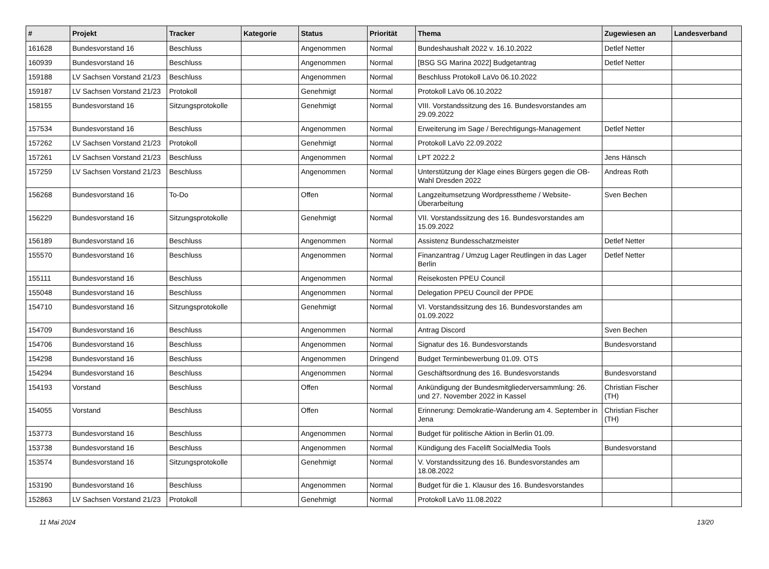| # | Projekt | Tracker | Kategorie | Status | Priorität | Thema | Zugewiesen an | Landesverband |
| --- | --- | --- | --- | --- | --- | --- | --- | --- |
| 161628 | Bundesvorstand 16 | Beschluss | | Angenommen | Normal | Bundeshaushalt 2022 v. 16.10.2022 | Detlef Netter | |
| 160939 | Bundesvorstand 16 | Beschluss | | Angenommen | Normal | [BSG SG Marina 2022] Budgetantrag | Detlef Netter | |
| 159188 | LV Sachsen Vorstand 21/23 | Beschluss | | Angenommen | Normal | Beschluss Protokoll LaVo 06.10.2022 | | |
| 159187 | LV Sachsen Vorstand 21/23 | Protokoll | | Genehmigt | Normal | Protokoll LaVo 06.10.2022 | | |
| 158155 | Bundesvorstand 16 | Sitzungsprotokolle | | Genehmigt | Normal | VIII. Vorstandssitzung des 16. Bundesvorstandes am 29.09.2022 | | |
| 157534 | Bundesvorstand 16 | Beschluss | | Angenommen | Normal | Erweiterung im Sage / Berechtigungs-Management | Detlef Netter | |
| 157262 | LV Sachsen Vorstand 21/23 | Protokoll | | Genehmigt | Normal | Protokoll LaVo 22.09.2022 | | |
| 157261 | LV Sachsen Vorstand 21/23 | Beschluss | | Angenommen | Normal | LPT 2022.2 | Jens Hänsch | |
| 157259 | LV Sachsen Vorstand 21/23 | Beschluss | | Angenommen | Normal | Unterstützung der Klage eines Bürgers gegen die OB-Wahl Dresden 2022 | Andreas Roth | |
| 156268 | Bundesvorstand 16 | To-Do | | Offen | Normal | Langzeitumsetzung Wordpresstheme / Website-Überarbeitung | Sven Bechen | |
| 156229 | Bundesvorstand 16 | Sitzungsprotokolle | | Genehmigt | Normal | VII. Vorstandssitzung des 16. Bundesvorstandes am 15.09.2022 | | |
| 156189 | Bundesvorstand 16 | Beschluss | | Angenommen | Normal | Assistenz Bundesschatzmeister | Detlef Netter | |
| 155570 | Bundesvorstand 16 | Beschluss | | Angenommen | Normal | Finanzantrag / Umzug Lager Reutlingen in das Lager Berlin | Detlef Netter | |
| 155111 | Bundesvorstand 16 | Beschluss | | Angenommen | Normal | Reisekosten PPEU Council | | |
| 155048 | Bundesvorstand 16 | Beschluss | | Angenommen | Normal | Delegation PPEU Council der PPDE | | |
| 154710 | Bundesvorstand 16 | Sitzungsprotokolle | | Genehmigt | Normal | VI. Vorstandssitzung des 16. Bundesvorstandes am 01.09.2022 | | |
| 154709 | Bundesvorstand 16 | Beschluss | | Angenommen | Normal | Antrag Discord | Sven Bechen | |
| 154706 | Bundesvorstand 16 | Beschluss | | Angenommen | Normal | Signatur des 16. Bundesvorstands | Bundesvorstand | |
| 154298 | Bundesvorstand 16 | Beschluss | | Angenommen | Dringend | Budget Terminbewerbung 01.09. OTS | | |
| 154294 | Bundesvorstand 16 | Beschluss | | Angenommen | Normal | Geschäftsordnung des 16. Bundesvorstands | Bundesvorstand | |
| 154193 | Vorstand | Beschluss | | Offen | Normal | Ankündigung der Bundesmitgliederversammlung: 26. und 27. November 2022 in Kassel | Christian Fischer (TH) | |
| 154055 | Vorstand | Beschluss | | Offen | Normal | Erinnerung: Demokratie-Wanderung am 4. September in Jena | Christian Fischer (TH) | |
| 153773 | Bundesvorstand 16 | Beschluss | | Angenommen | Normal | Budget für politische Aktion in Berlin 01.09. | | |
| 153738 | Bundesvorstand 16 | Beschluss | | Angenommen | Normal | Kündigung des Facelift SocialMedia Tools | Bundesvorstand | |
| 153574 | Bundesvorstand 16 | Sitzungsprotokolle | | Genehmigt | Normal | V. Vorstandssitzung des 16. Bundesvorstandes am 18.08.2022 | | |
| 153190 | Bundesvorstand 16 | Beschluss | | Angenommen | Normal | Budget für die 1. Klausur des 16. Bundesvorstandes | | |
| 152863 | LV Sachsen Vorstand 21/23 | Protokoll | | Genehmigt | Normal | Protokoll LaVo 11.08.2022 | | |
11 Mai 2024 13/20